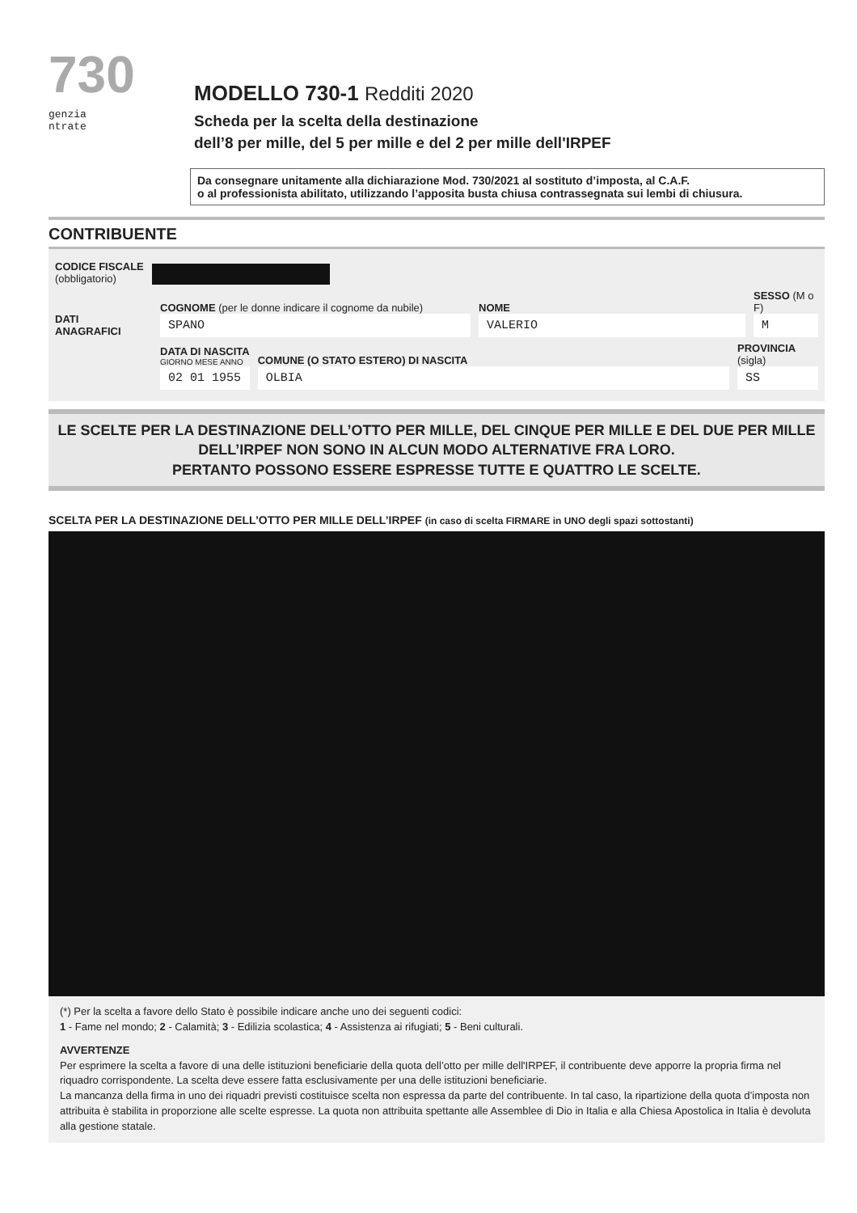730
genzia
ntrate
MODELLO 730-1 Redditi 2020
Scheda per la scelta della destinazione
dell’8 per mille, del 5 per mille e del 2 per mille dell'IRPEF
Da consegnare unitamente alla dichiarazione Mod. 730/2021 al sostituto d’imposta, al C.A.F.
o al professionista abilitato, utilizzando l’apposita busta chiusa contrassegnata sui lembi di chiusura.
CONTRIBUENTE
CODICE FISCALE
(obbligatorio)
DATI
ANAGRAFICI
COGNOME (per le donne indicare il cognome da nubile)
SPANO
NOME
VALERIO
SESSO (M o F)
M
DATA DI NASCITA
GIORNO MESE ANNO
02 01 1955
COMUNE (O STATO ESTERO) DI NASCITA
OLBIA
PROVINCIA (sigla)
SS
LE SCELTE PER LA DESTINAZIONE DELL’OTTO PER MILLE, DEL CINQUE PER MILLE E DEL DUE PER MILLE
DELL’IRPEF NON SONO IN ALCUN MODO ALTERNATIVE FRA LORO.
PERTANTO POSSONO ESSERE ESPRESSE TUTTE E QUATTRO LE SCELTE.
SCELTA PER LA DESTINAZIONE DELL’OTTO PER MILLE DELL’IRPEF (in caso di scelta FIRMARE in UNO degli spazi sottostanti)
(*) Per la scelta a favore dello Stato è possibile indicare anche uno dei seguenti codici:
1 - Fame nel mondo; 2 - Calamità; 3 - Edilizia scolastica; 4 - Assistenza ai rifugiati; 5 - Beni culturali.
AVVERTENZE
Per esprimere la scelta a favore di una delle istituzioni beneficiarie della quota dell’otto per mille dell'IRPEF, il contribuente deve apporre la propria firma nel riquadro corrispondente. La scelta deve essere fatta esclusivamente per una delle istituzioni beneficiarie.
La mancanza della firma in uno dei riquadri previsti costituisce scelta non espressa da parte del contribuente. In tal caso, la ripartizione della quota d’imposta non attribuita è stabilita in proporzione alle scelte espresse. La quota non attribuita spettante alle Assemblee di Dio in Italia e alla Chiesa Apostolica in Italia è devoluta alla gestione statale.